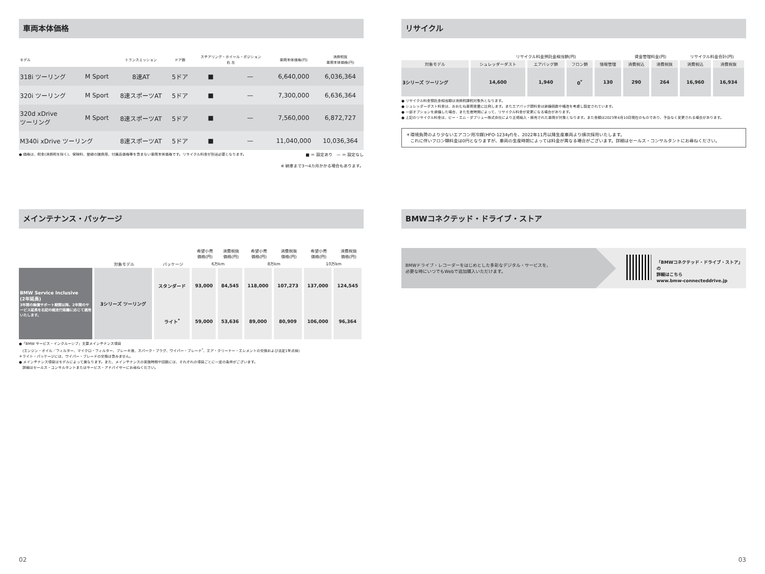車両本体価格
| モデル | | トランスミッション | ドア数 | ステアリング・ホイール・ポジション 右 左 | | 車両本体価格(円) | 消費税抜 車両本体価格(円) |
| --- | --- | --- | --- | --- | --- | --- | --- |
| 318i ツーリング | M Sport | 8速AT | 5ドア | ■ | — | 6,640,000 | 6,036,364 |
| 320i ツーリング | M Sport | 8速スポーツAT | 5ドア | ■ | — | 7,300,000 | 6,636,364 |
| 320d xDrive ツーリング | M Sport | 8速スポーツAT | 5ドア | ■ | — | 7,560,000 | 6,872,727 |
| M340i xDrive ツーリング | | 8速スポーツAT | 5ドア | ■ | — | 11,040,000 | 10,036,364 |
● 価格は、税金(消費税を除く)、保険料、登録の諸費用、付属品価格等を含まない車両本体価格です。リサイクル料金が別途必要となります。 ■ ＝ 設定あり　— ＝ 設定なし
※ 納車まで3〜4カ月かかる場合もあります。
リサイクル
| | リサイクル料金預託金相当額(円) | | | | 資金管理料金(円) | | リサイクル料金合計(円) | |
| --- | --- | --- | --- | --- | --- | --- | --- | --- |
| 対象モデル | シュレッダーダスト | エアバッグ類 | フロン類 | 情報管理 | 消費税込 | 消費税抜 | 消費税込 | 消費税抜 |
| 3シリーズ ツーリング | 14,600 | 1,940 | 0<sup>*</sup> | 130 | 290 | 264 | 16,960 | 16,934 |
● リサイクル料金預託金相当額は消費税課税対象外となります。
● シュレッダーダスト料金は、おおむね車両重量に比例します。またエアバッグ類料金は装備個数や構造を考慮し設定されています。
● 一部オプションを装備した場合、また生産時期によって、リサイクル料金が変更になる場合があります。
● 上記のリサイクル料金は、ビー・エム・ダブリュー株式会社により正規輸入・販売された車両が対象となります。また金額は2023年4月10日現在のものであり、予告なく変更される場合があります。
＊環境負荷のより少ないエアコン用冷媒(HFO-1234yf)を、2022年11月以降生産車両より順次採用いたします。
　これに伴いフロン類料金は0円となりますが、車両の生産時期によっては料金が異なる場合がございます。詳細はセールス・コンサルタントにお尋ねください。
メインテナンス・パッケージ
| | | | 希望小売 価格(円) | 消費税抜 価格(円) | 希望小売 価格(円) | 消費税抜 価格(円) | 希望小売 価格(円) | 消費税抜 価格(円) |
| --- | --- | --- | --- | --- | --- | --- | --- | --- |
| | 対象モデル | パッケージ | 6万km | | 8万km | | 10万km | |
| BMW Service Inclusive (2年延長) 3年間の無償サポート期間以降、2年間のサービス延長を右記の総走行距離に応じて適用いたします。 | 3シリーズ ツーリング | スタンダード | 93,000 | 84,545 | 118,000 | 107,273 | 137,000 | 124,545 |
| | | ライト<sup>*</sup> | 59,000 | 53,636 | 89,000 | 80,909 | 106,000 | 96,364 |
●「BMW サービス・インクルーシブ」主要メインテナンス項目
　(エンジン・オイル／フィルター、マイクロ・フィルター、ブレーキ液、スパーク・プラグ、ワイパー・ブレード<sup>*</sup>、エア・クリーナー・エレメントの交換および法定1年点検)
＊ライト・パッケージには、ワイパー・ブレードの交換は含みません。
● メインテナンス項目はモデルによって異なります。また、メインテナンスの実施時期や回数には、それぞれの項目ごとに一定の条件がございます。
　詳細はセールス・コンサルタントまたはサービス・アドバイザーにお尋ねください。
BMWコネクテッド・ドライブ・ストア
BMWドライブ・レコーダーをはじめとした多彩なデジタル・サービスを、
必要な時にいつでもWebで追加購入いただけます。
「BMWコネクテッド・ドライブ・ストア」の
詳細はこちら
www.bmw-connecteddrive.jp
02 03